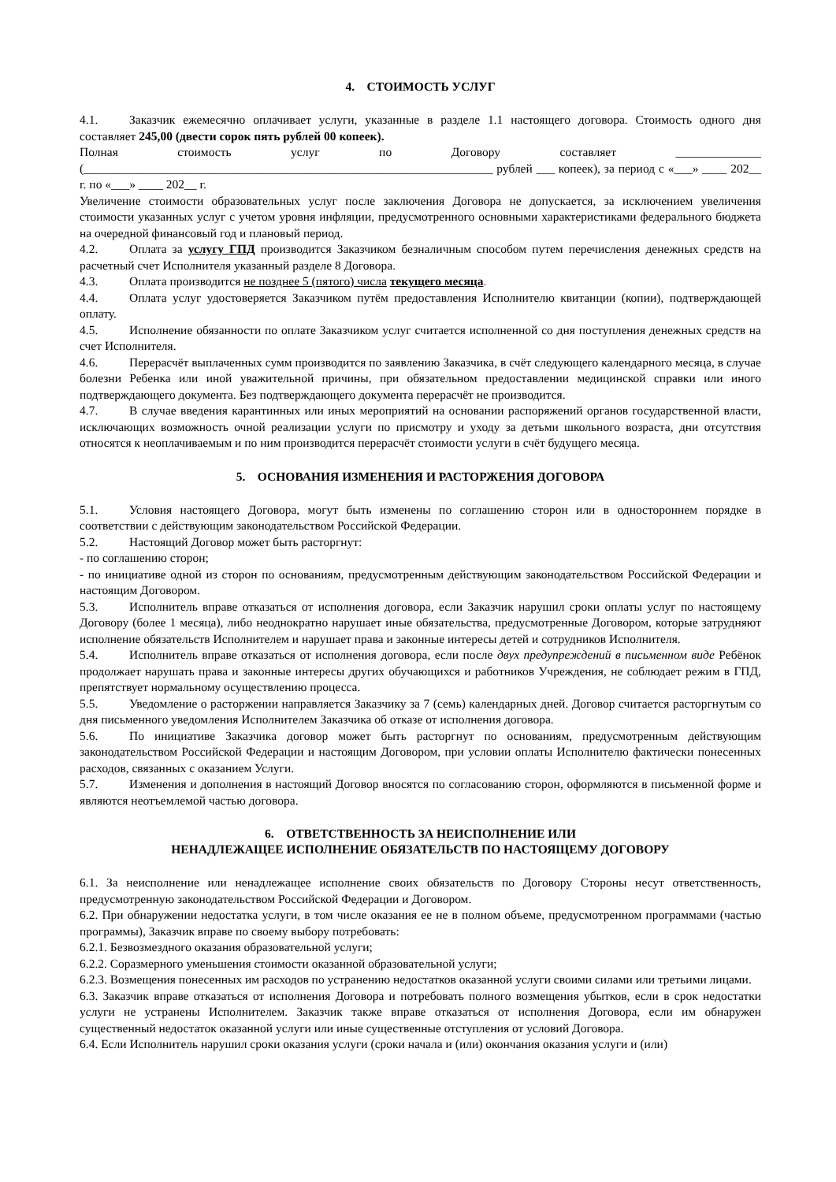4. СТОИМОСТЬ УСЛУГ
4.1. Заказчик ежемесячно оплачивает услуги, указанные в разделе 1.1 настоящего договора. Стоимость одного дня составляет 245,00 (двести сорок пять рублей 00 копеек).
Полная стоимость услуг по Договору составляет ______________ (___________________________________________________________________ рублей ___ копеек), за период с «___» ____ 202__ г. по «___» ____ 202__ г.
Увеличение стоимости образовательных услуг после заключения Договора не допускается, за исключением увеличения стоимости указанных услуг с учетом уровня инфляции, предусмотренного основными характеристиками федерального бюджета на очередной финансовый год и плановый период.
4.2. Оплата за услугу ГПД производится Заказчиком безналичным способом путем перечисления денежных средств на расчетный счет Исполнителя указанный разделе 8 Договора.
4.3. Оплата производится не позднее 5 (пятого) числа текущего месяца.
4.4. Оплата услуг удостоверяется Заказчиком путём предоставления Исполнителю квитанции (копии), подтверждающей оплату.
4.5. Исполнение обязанности по оплате Заказчиком услуг считается исполненной со дня поступления денежных средств на счет Исполнителя.
4.6. Перерасчёт выплаченных сумм производится по заявлению Заказчика, в счёт следующего календарного месяца, в случае болезни Ребенка или иной уважительной причины, при обязательном предоставлении медицинской справки или иного подтверждающего документа. Без подтверждающего документа перерасчёт не производится.
4.7. В случае введения карантинных или иных мероприятий на основании распоряжений органов государственной власти, исключающих возможность очной реализации услуги по присмотру и уходу за детьми школьного возраста, дни отсутствия относятся к неоплачиваемым и по ним производится перерасчёт стоимости услуги в счёт будущего месяца.
5. ОСНОВАНИЯ ИЗМЕНЕНИЯ И РАСТОРЖЕНИЯ ДОГОВОРА
5.1. Условия настоящего Договора, могут быть изменены по соглашению сторон или в одностороннем порядке в соответствии с действующим законодательством Российской Федерации.
5.2. Настоящий Договор может быть расторгнут:
- по соглашению сторон;
- по инициативе одной из сторон по основаниям, предусмотренным действующим законодательством Российской Федерации и настоящим Договором.
5.3. Исполнитель вправе отказаться от исполнения договора, если Заказчик нарушил сроки оплаты услуг по настоящему Договору (более 1 месяца), либо неоднократно нарушает иные обязательства, предусмотренные Договором, которые затрудняют исполнение обязательств Исполнителем и нарушает права и законные интересы детей и сотрудников Исполнителя.
5.4. Исполнитель вправе отказаться от исполнения договора, если после двух предупреждений в письменном виде Ребёнок продолжает нарушать права и законные интересы других обучающихся и работников Учреждения, не соблюдает режим в ГПД, препятствует нормальному осуществлению процесса.
5.5. Уведомление о расторжении направляется Заказчику за 7 (семь) календарных дней. Договор считается расторгнутым со дня письменного уведомления Исполнителем Заказчика об отказе от исполнения договора.
5.6. По инициативе Заказчика договор может быть расторгнут по основаниям, предусмотренным действующим законодательством Российской Федерации и настоящим Договором, при условии оплаты Исполнителю фактически понесенных расходов, связанных с оказанием Услуги.
5.7. Изменения и дополнения в настоящий Договор вносятся по согласованию сторон, оформляются в письменной форме и являются неотъемлемой частью договора.
6. ОТВЕТСТВЕННОСТЬ ЗА НЕИСПОЛНЕНИЕ ИЛИ
НЕНАДЛЕЖАЩЕЕ ИСПОЛНЕНИЕ ОБЯЗАТЕЛЬСТВ ПО НАСТОЯЩЕМУ ДОГОВОРУ
6.1. За неисполнение или ненадлежащее исполнение своих обязательств по Договору Стороны несут ответственность, предусмотренную законодательством Российской Федерации и Договором.
6.2. При обнаружении недостатка услуги, в том числе оказания ее не в полном объеме, предусмотренном программами (частью программы), Заказчик вправе по своему выбору потребовать:
6.2.1. Безвозмездного оказания образовательной услуги;
6.2.2. Соразмерного уменьшения стоимости оказанной образовательной услуги;
6.2.3. Возмещения понесенных им расходов по устранению недостатков оказанной услуги своими силами или третьими лицами.
6.3. Заказчик вправе отказаться от исполнения Договора и потребовать полного возмещения убытков, если в срок недостатки услуги не устранены Исполнителем. Заказчик также вправе отказаться от исполнения Договора, если им обнаружен существенный недостаток оказанной услуги или иные существенные отступления от условий Договора.
6.4. Если Исполнитель нарушил сроки оказания услуги (сроки начала и (или) окончания оказания услуги и (или)